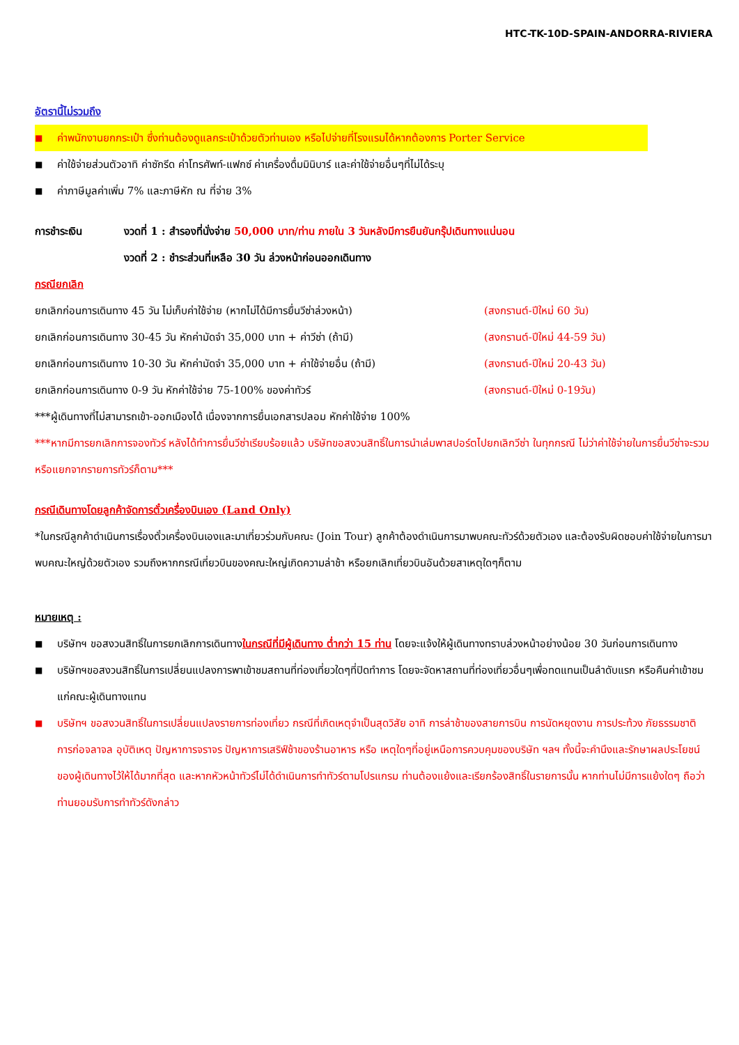HTC-TK-10D-SPAIN-ANDORRA-RIVIERA
อัตรานี้ไม่รวมถึง
■ ค่าพนักงานยกกระเป๋า ซึ่งท่านต้องดูแลกระเป๋าด้วยตัวท่านเอง หรือไปจ่ายที่โรงแรมได้หากต้องการ Porter Service
■ ค่าใช้จ่ายส่วนตัวอาทิ ค่าซักรีด ค่าโทรศัพท์-แฟกซ์ ค่าเครื่องดื่มมินิบาร์ และค่าใช้จ่ายอื่นๆที่ไม่ได้ระบุ
■ ค่าภาษีมูลค่าเพิ่ม 7% และภาษีหัก ณ ที่จ่าย 3%
การชำระเงิน งวดที่ 1 : สำรองที่นั่งจ่าย 50,000 บาท/ท่าน ภายใน 3 วันหลังมีการยืนยันกรุ๊ปเดินทางแน่นอน
งวดที่ 2 : ชำระส่วนที่เหลือ 30 วัน ล่วงหน้าก่อนออกเดินทาง
กรณียกเลิก
ยกเลิกก่อนการเดินทาง 45 วัน ไม่เก็บค่าใช้จ่าย (หากไม่ได้มีการยื่นวีซ่าล่วงหน้า) (สงกรานต์-ปีใหม่ 60 วัน)
ยกเลิกก่อนการเดินทาง 30-45 วัน หักค่ามัดจำ 35,000 บาท + ค่าวีซ่า (ถ้ามี) (สงกรานต์-ปีใหม่ 44-59 วัน)
ยกเลิกก่อนการเดินทาง 10-30 วัน หักค่ามัดจำ 35,000 บาท + ค่าใช้จ่ายอื่น (ถ้ามี) (สงกรานต์-ปีใหม่ 20-43 วัน)
ยกเลิกก่อนการเดินทาง 0-9 วัน หักค่าใช้จ่าย 75-100% ของค่าทัวร์ (สงกรานต์-ปีใหม่ 0-19วัน)
***ผู้เดินทางที่ไม่สามารถเข้า-ออกเมืองได้ เนื่องจากการยื่นเอกสารปลอม หักค่าใช้จ่าย 100%
***หากมีการยกเลิกการจองทัวร์ หลังได้ทำการยื่นวีซ่าเรียบร้อยแล้ว บริษัทขอสงวนสิทธิ์ในการนำเล่มพาสปอร์ตไปยกเลิกวีซ่า ในทุกกรณี ไม่ว่าค่าใช้จ่ายในการยื่นวีซ่าจะรวมหรือแยกจากรายการทัวร์ก็ตาม***
กรณีเดินทางโดยลูกค้าจัดการตั๋วเครื่องบินเอง (Land Only)
*ในกรณีลูกค้าดำเนินการเรื่องตั๋วเครื่องบินเองและมาเที่ยวร่วมกับคณะ (Join Tour) ลูกค้าต้องดำเนินการมาพบคณะทัวร์ด้วยตัวเอง และต้องรับผิดชอบค่าใช้จ่ายในการมาพบคณะใหญ่ด้วยตัวเอง รวมถึงหากกรณีเที่ยวบินของคณะใหญ่เกิดความล่าช้า หรือยกเลิกเที่ยวบินอันด้วยสาเหตุใดๆก็ตาม
หมายเหตุ :
■ บริษัทฯ ขอสงวนสิทธิ์ในการยกเลิกการเดินทางในกรณีที่มีผู้เดินทาง ต่ำกว่า 15 ท่าน โดยจะแจ้งให้ผู้เดินทางทราบล่วงหน้าอย่างน้อย 30 วันก่อนการเดินทาง
■ บริษัทฯขอสงวนสิทธิ์ในการเปลี่ยนแปลงการพาเข้าชมสถานที่ท่องเที่ยวใดๆที่ปิดทำการ โดยจะจัดหาสถานที่ท่องเที่ยวอื่นๆเพื่อทดแทนเป็นลำดับแรก หรือคืนค่าเข้าชมแก่คณะผู้เดินทางแทน
■ บริษัทฯ ขอสงวนสิทธิ์ในการเปลี่ยนแปลงรายการท่องเที่ยว กรณีที่เกิดเหตุจำเป็นสุดวิสัย อาทิ การล่าช้าของสายการบิน การนัดหยุดงาน การประท้วง ภัยธรรมชาติ การก่อจลาจล อุบัติเหตุ ปัญหาการจราจร ปัญหาการเสริฟ์ช้าของร้านอาหาร หรือ เหตุใดๆที่อยู่เหนือการควบคุมของบริษัท ฯลฯ ทั้งนี้จะคำนึงและรักษาผลประโยชน์ของผู้เดินทางไว้ให้ได้มากที่สุด และหากหัวหน้าทัวร์ไม่ได้ดำเนินการทำทัวร์ตามโปรแกรม ท่านต้องแย้งและเรียกร้องสิทธิ์ในรายการนั้น หากท่านไม่มีการแย้งใดๆ ถือว่าท่านยอมรับการทำทัวร์ดังกล่าว